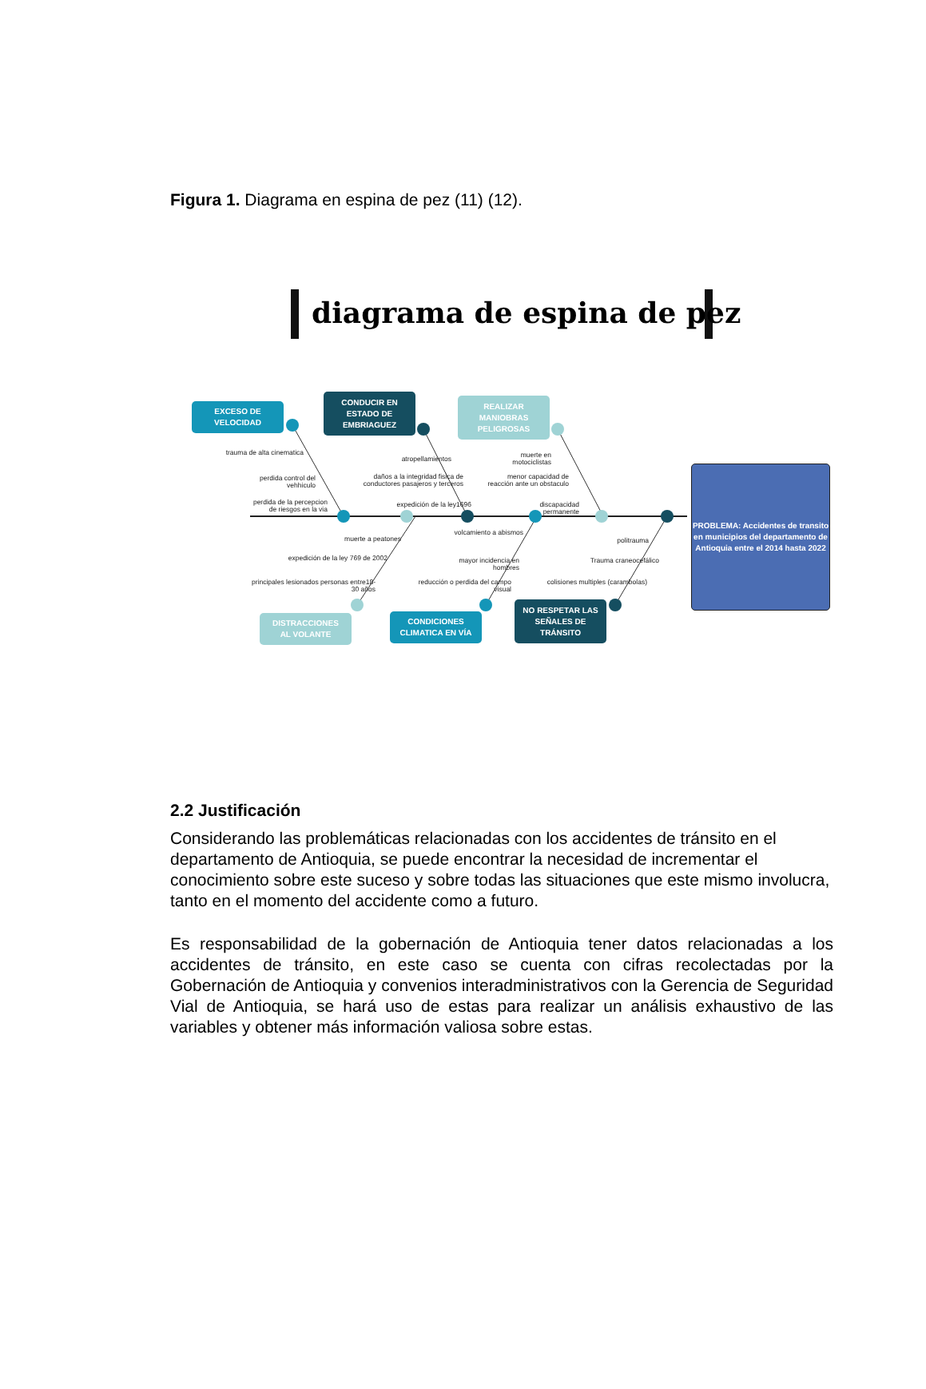Figura 1. Diagrama en espina de pez (11) (12).
diagrama de espina de pez
EXCESO DE
VELOCIDAD
CONDUCIR EN
ESTADO DE
EMBRIAGUEZ
REALIZAR
MANIOBRAS
PELIGROSAS
PROBLEMA: Accidentes de transito en municipios del departamento de Antioquia entre el 2014 hasta 2022
trauma de alta cinematica
perdida control del vehhiculo
perdida de la percepcion de riesgos en la via
atropellamientos
daños a la integridad fisica de conductores pasajeros y terceros
expedición de la ley1696
muerte en motociclistas
menor capacidad de reacción ante un obstaculo
discapacidad permanente
muerte a peatones
expedición de la ley 769 de 2002
principales lesionados personas entre18-30 años
volcamiento a abismos
mayor incidencia en hombres
reducción o perdida del campo visual
politrauma
Trauma craneocefálico
colisiones multiples (carambolas)
DISTRACCIONES
AL VOLANTE
CONDICIONES
CLIMATICA EN VÍA
NO RESPETAR LAS
SEÑALES DE
TRÁNSITO
2.2 Justificación
Considerando las problemáticas relacionadas con los accidentes de tránsito en el departamento de Antioquia, se puede encontrar la necesidad de incrementar el conocimiento sobre este suceso y sobre todas las situaciones que este mismo involucra, tanto en el momento del accidente como a futuro.
Es responsabilidad de la gobernación de Antioquia tener datos relacionadas a los accidentes de tránsito, en este caso se cuenta con cifras recolectadas por la Gobernación de Antioquia y convenios interadministrativos con la Gerencia de Seguridad Vial de Antioquia, se hará uso de estas para realizar un análisis exhaustivo de las variables y obtener más información valiosa sobre estas.